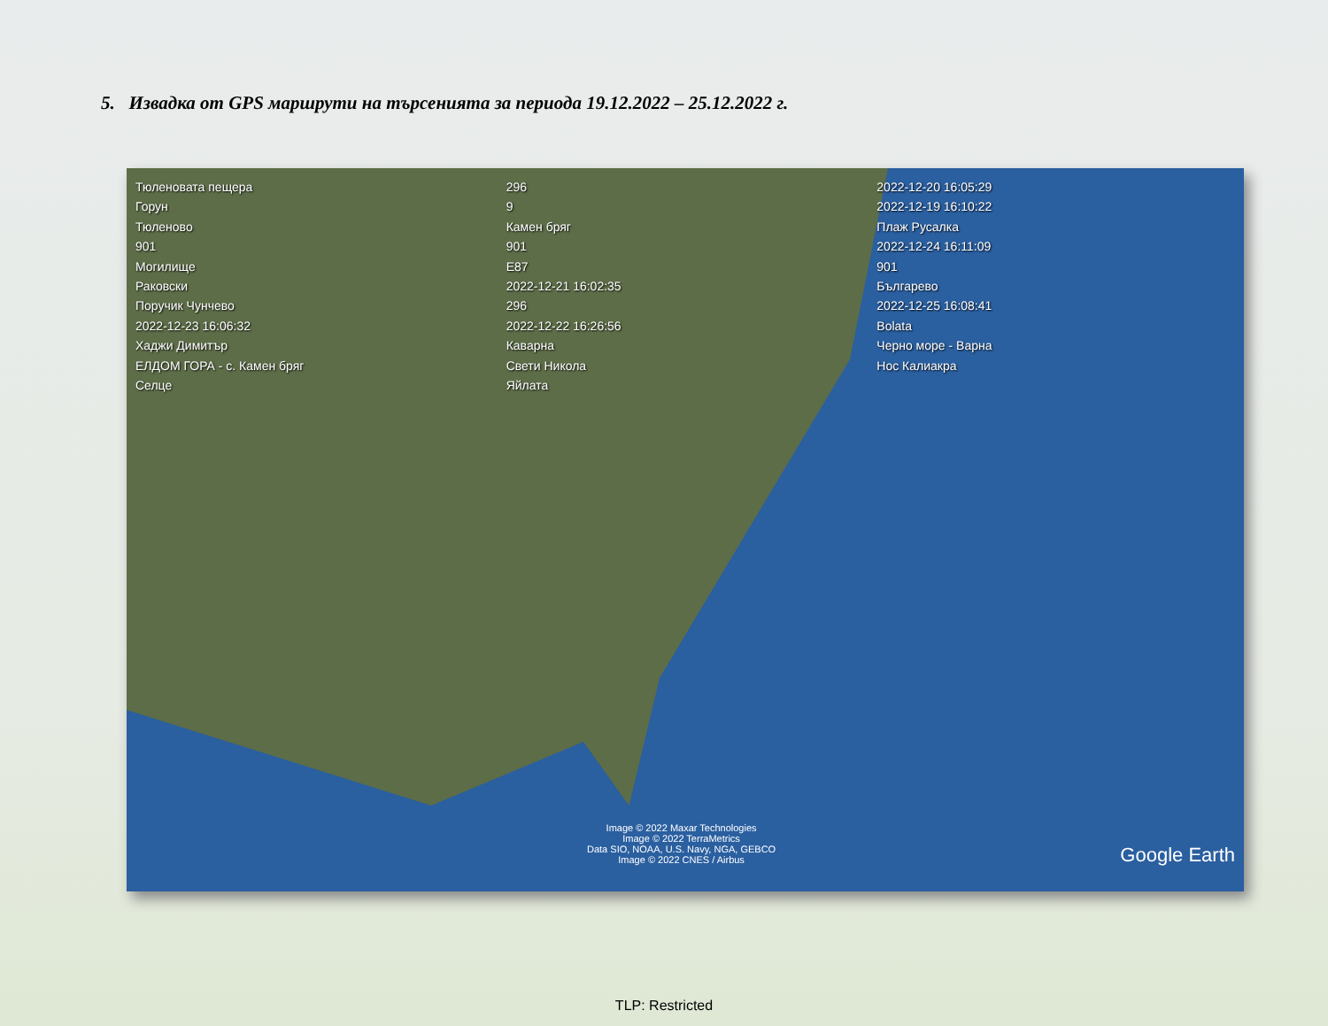5. Извадка от GPS маршрути на търсенията за периода 19.12.2022 – 25.12.2022 г.
Тюленовата пещера
Горун
Тюленово
901
Могилище
Раковски
Поручик Чунчево
2022-12-23 16:06:32
Хаджи Димитър
ЕЛДОМ ГОРА - с. Камен бряг
Селце
296
9
Камен бряг
901
E87
2022-12-21 16:02:35
296
2022-12-22 16:26:56
Каварна
Свети Никола
Яйлата
2022-12-20 16:05:29
2022-12-19 16:10:22
Плаж Русалка
2022-12-24 16:11:09
901
Българево
2022-12-25 16:08:41
Bolata
Черно море - Варна
Нос Калиакра
Image © 2022 Maxar Technologies
Image © 2022 TerraMetrics
Data SIO, NOAA, U.S. Navy, NGA, GEBCO
Image © 2022 CNES / Airbus
Google Earth
TLP: Restricted